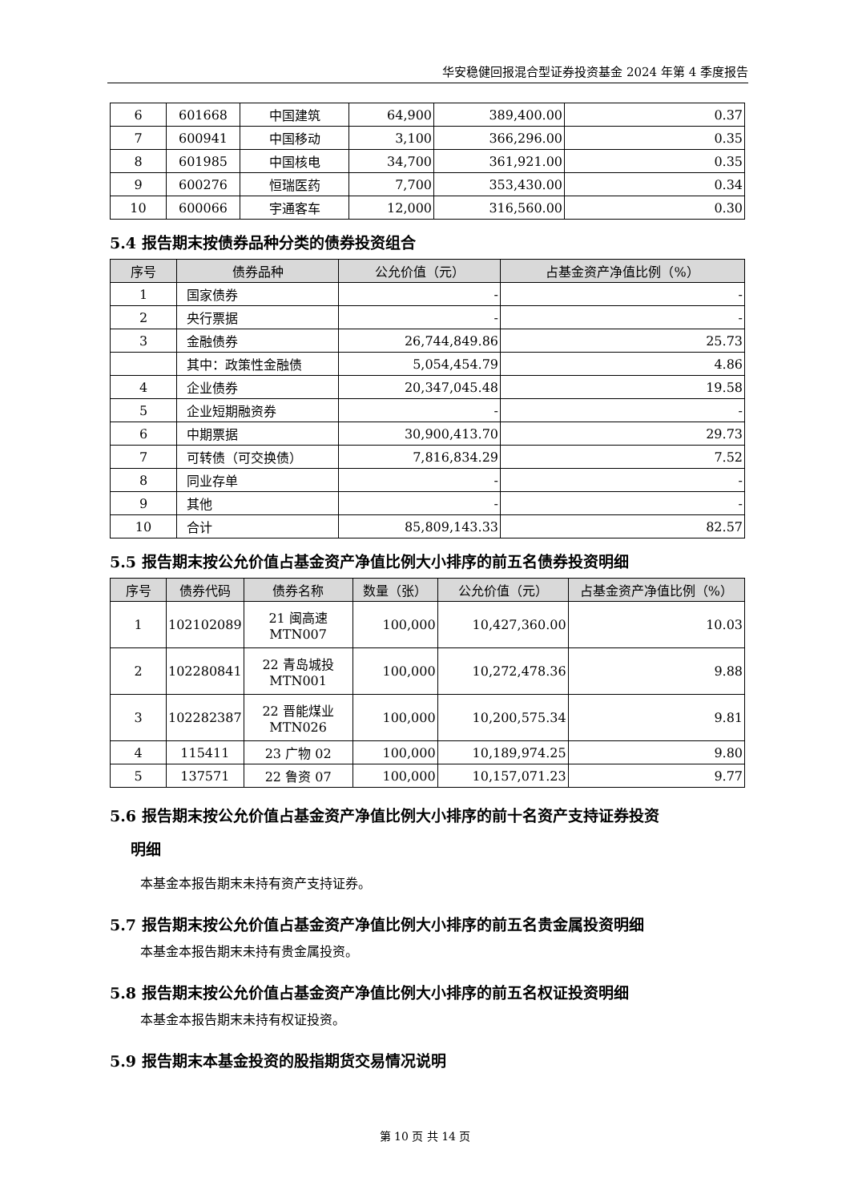华安稳健回报混合型证券投资基金 2024 年第 4 季度报告
| 6 | 601668 | 中国建筑 | 64,900 | 389,400.00 | 0.37 |
| 7 | 600941 | 中国移动 | 3,100 | 366,296.00 | 0.35 |
| 8 | 601985 | 中国核电 | 34,700 | 361,921.00 | 0.35 |
| 9 | 600276 | 恒瑞医药 | 7,700 | 353,430.00 | 0.34 |
| 10 | 600066 | 宇通客车 | 12,000 | 316,560.00 | 0.30 |
5.4 报告期末按债券品种分类的债券投资组合
| 序号 | 债券品种 | 公允价值（元） | 占基金资产净值比例（%） |
| --- | --- | --- | --- |
| 1 | 国家债券 | - | - |
| 2 | 央行票据 | - | - |
| 3 | 金融债券 | 26,744,849.86 | 25.73 |
| | 其中：政策性金融债 | 5,054,454.79 | 4.86 |
| 4 | 企业债券 | 20,347,045.48 | 19.58 |
| 5 | 企业短期融资券 | - | - |
| 6 | 中期票据 | 30,900,413.70 | 29.73 |
| 7 | 可转债（可交换债） | 7,816,834.29 | 7.52 |
| 8 | 同业存单 | - | - |
| 9 | 其他 | - | - |
| 10 | 合计 | 85,809,143.33 | 82.57 |
5.5 报告期末按公允价值占基金资产净值比例大小排序的前五名债券投资明细
| 序号 | 债券代码 | 债券名称 | 数量（张） | 公允价值（元） | 占基金资产净值比例（%） |
| --- | --- | --- | --- | --- | --- |
| 1 | 102102089 | 21 闽高速 MTN007 | 100,000 | 10,427,360.00 | 10.03 |
| 2 | 102280841 | 22 青岛城投 MTN001 | 100,000 | 10,272,478.36 | 9.88 |
| 3 | 102282387 | 22 晋能煤业 MTN026 | 100,000 | 10,200,575.34 | 9.81 |
| 4 | 115411 | 23 广物 02 | 100,000 | 10,189,974.25 | 9.80 |
| 5 | 137571 | 22 鲁资 07 | 100,000 | 10,157,071.23 | 9.77 |
5.6 报告期末按公允价值占基金资产净值比例大小排序的前十名资产支持证券投资
明细
本基金本报告期末未持有资产支持证券。
5.7 报告期末按公允价值占基金资产净值比例大小排序的前五名贵金属投资明细
本基金本报告期末未持有贵金属投资。
5.8 报告期末按公允价值占基金资产净值比例大小排序的前五名权证投资明细
本基金本报告期末未持有权证投资。
5.9 报告期末本基金投资的股指期货交易情况说明
第 10 页 共 14 页